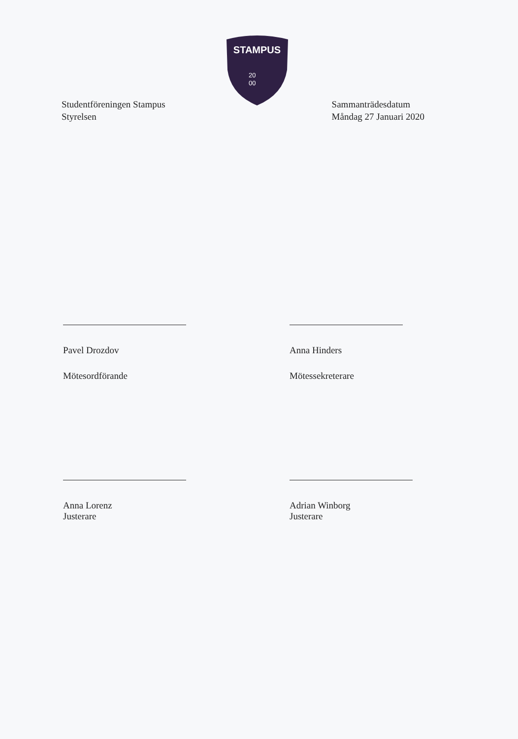STAMPUS
20
00
Studentföreningen Stampus
Styrelsen
Sammanträdesdatum
Måndag 27 Januari 2020
Pavel Drozdov
Mötesordförande
Anna Hinders
Mötessekreterare
Anna Lorenz
Justerare
Adrian Winborg
Justerare